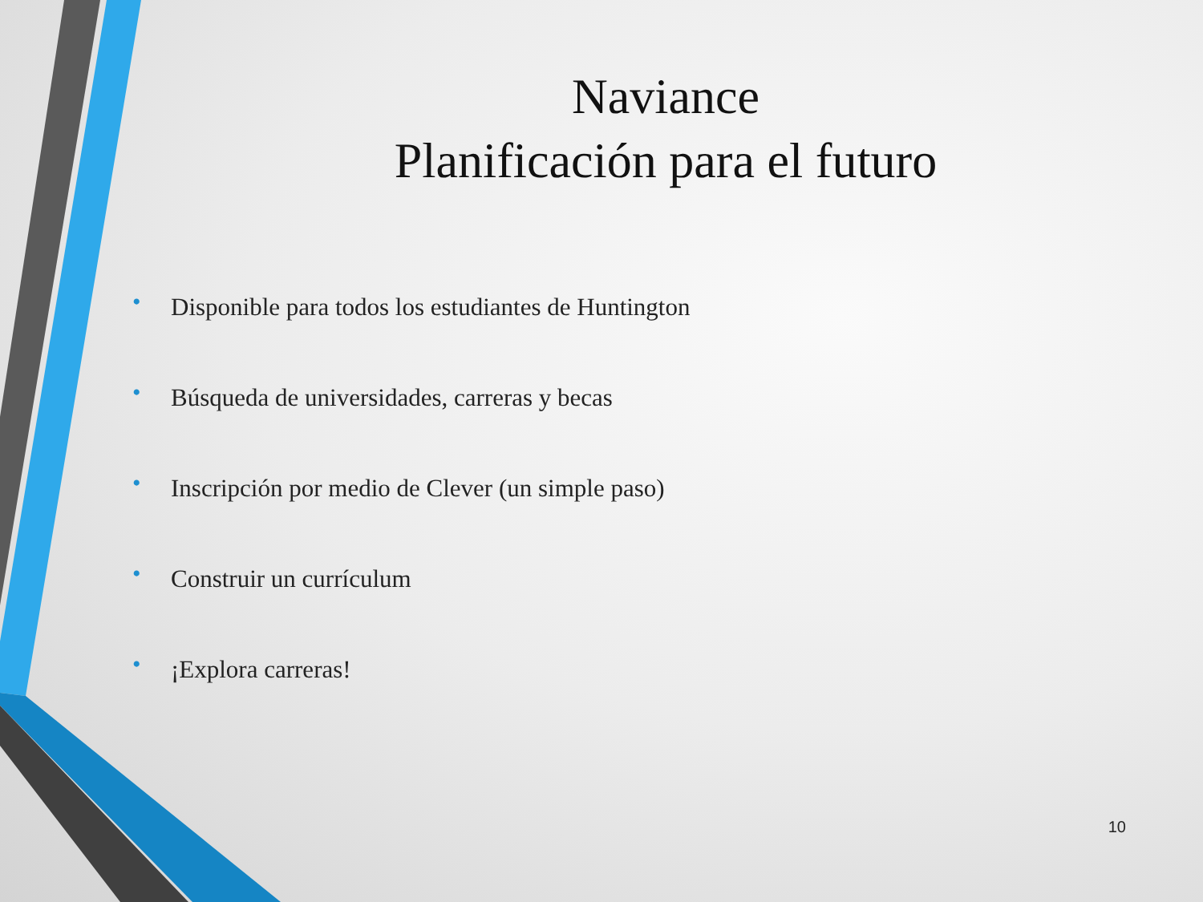Naviance
Planificación para el futuro
• Disponible para todos los estudiantes de Huntington
• Búsqueda de universidades, carreras y becas
• Inscripción por medio de Clever (un simple paso)
• Construir un currículum
• ¡Explora carreras!
10